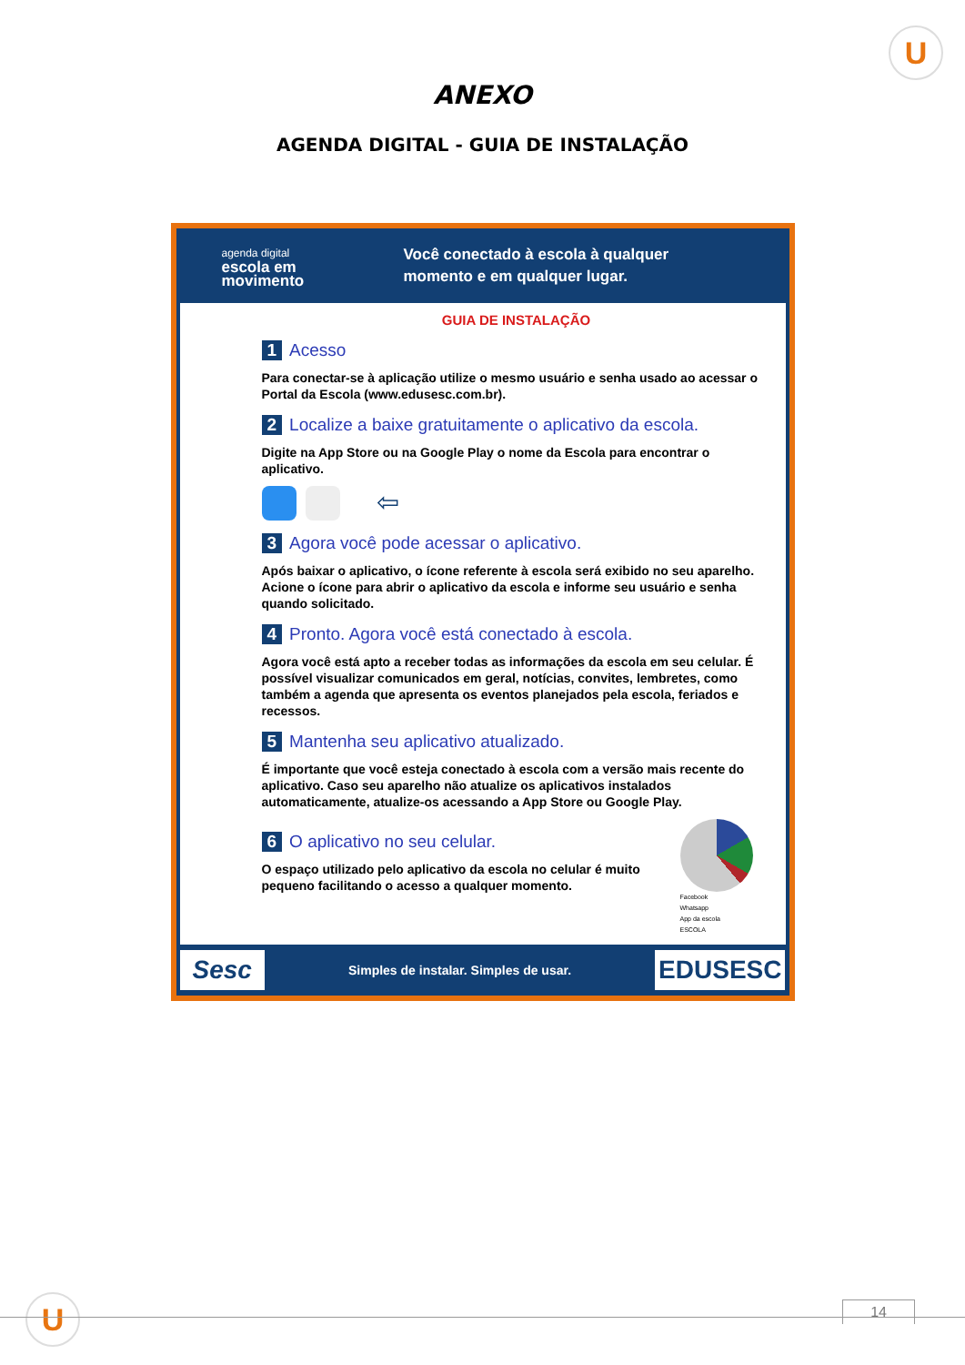U
ANEXO
AGENDA DIGITAL - GUIA DE INSTALAÇÃO
agenda digital
escola em
movimento
Você conectado à escola à qualquer
momento e em qualquer lugar.
GUIA DE INSTALAÇÃO
1 Acesso
Para conectar-se à aplicação utilize o mesmo usuário e senha usado ao acessar o Portal da Escola (www.edusesc.com.br).
2 Localize a baixe gratuitamente o aplicativo da escola.
Digite na App Store ou na Google Play o nome da Escola para encontrar o aplicativo.
⇦
3 Agora você pode acessar o aplicativo.
Após baixar o aplicativo, o ícone referente à escola será exibido no seu aparelho.
Acione o ícone para abrir o aplicativo da escola e informe seu usuário e senha quando solicitado.
4 Pronto. Agora você está conectado à escola.
Agora você está apto a receber todas as informações da escola em seu celular. É possível visualizar comunicados em geral, notícias, convites, lembretes, como também a agenda que apresenta os eventos planejados pela escola, feriados e recessos.
5 Mantenha seu aplicativo atualizado.
É importante que você esteja conectado à escola com a versão mais recente do aplicativo. Caso seu aparelho não atualize os aplicativos instalados automaticamente, atualize-os acessando a App Store ou Google Play.
6 O aplicativo no seu celular.
O espaço utilizado pelo aplicativo da escola no celular é muito pequeno facilitando o acesso a qualquer momento.
Facebook
Whatsapp
App da escola
ESCOLA
Sesc Simples de instalar. Simples de usar. EDUSESC
U 14